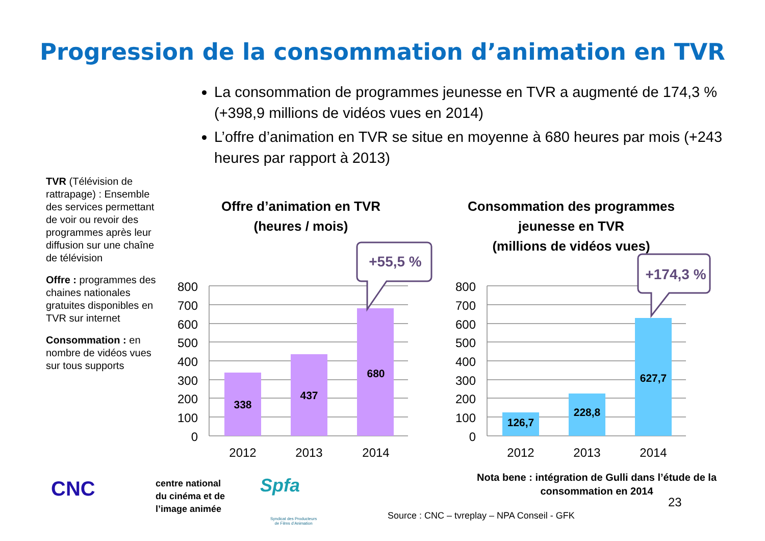Progression de la consommation d’animation en TVR
La consommation de programmes jeunesse en TVR a augmenté de 174,3 % (+398,9 millions de vidéos vues en 2014)
L’offre d’animation en TVR se situe en moyenne à 680 heures par mois (+243 heures par rapport à 2013)
TVR (Télévision de rattrapage) : Ensemble des services permettant de voir ou revoir des programmes après leur diffusion sur une chaîne de télévision
Offre : programmes des chaines nationales gratuites disponibles en TVR sur internet
Consommation : en nombre de vidéos vues sur tous supports
Offre d’animation en TVR
(heures / mois)
Consommation des programmes
jeunesse en TVR
(millions de vidéos vues)
800
700
600
500
400
300
200
100
0
800
700
600
500
400
300
200
100
0
338
437
680
126,7
228,8
627,7
2012
2013
2014
2012
2013
2014
+55,5 %
+174,3 %
CNC
centre national
du cinéma et de
l’image animée
Spfa
Syndicat des Producteurs
de Films d’Animation
Nota bene : intégration de Gulli dans l’étude de la consommation en 2014
23
Source : CNC – tvreplay – NPA Conseil - GFK